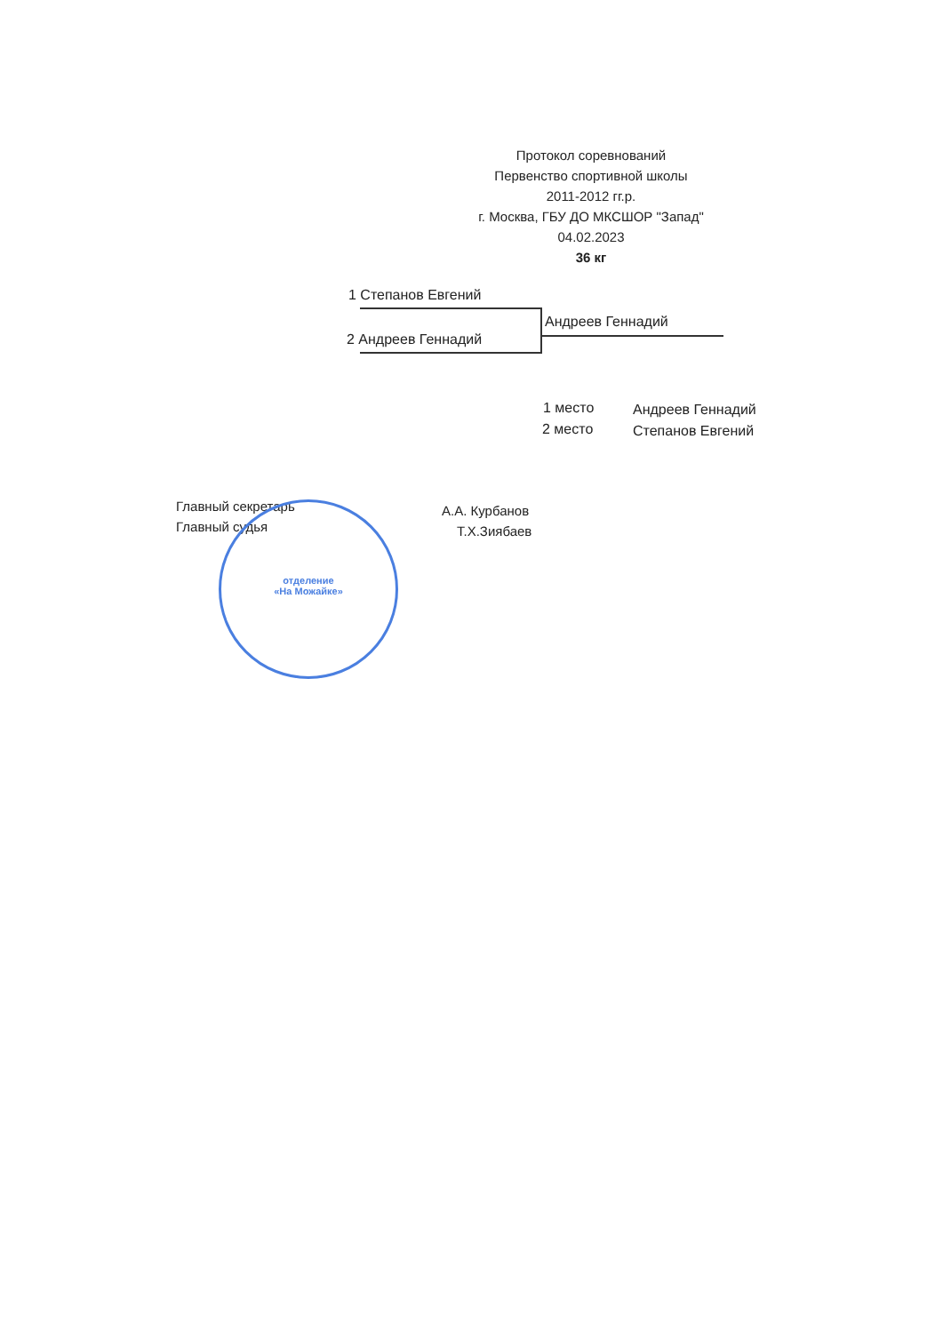Протокол соревнований
Первенство спортивной школы
2011-2012 гг.р.
г. Москва, ГБУ ДО МКСШОР "Запад"
04.02.2023
36 кг
1 Степанов Евгений
2 Андреев Геннадий
Андреев Геннадий
1 место Андреев Геннадий
2 место Степанов Евгений
Главный секретарь А.А. Курбанов
Главный судья Т.Х.Зиябаев
отделение
«На Можайке»